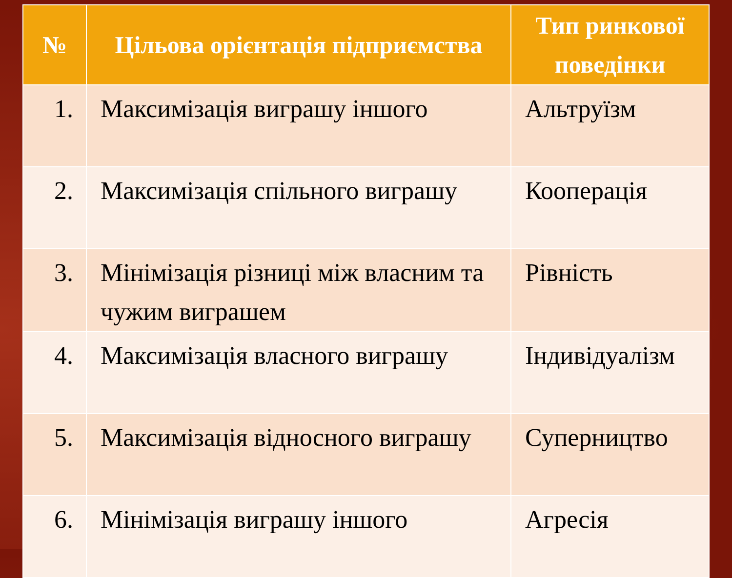| № | Цільова орієнтація підприємства | Тип ринкової поведінки |
| --- | --- | --- |
| 1. | Максимізація виграшу іншого | Альтруїзм |
| 2. | Максимізація спільного виграшу | Кооперація |
| 3. | Мінімізація різниці між власним та чужим виграшем | Рівність |
| 4. | Максимізація власного виграшу | Індивідуалізм |
| 5. | Максимізація відносного виграшу | Суперництво |
| 6. | Мінімізація виграшу іншого | Агресія |